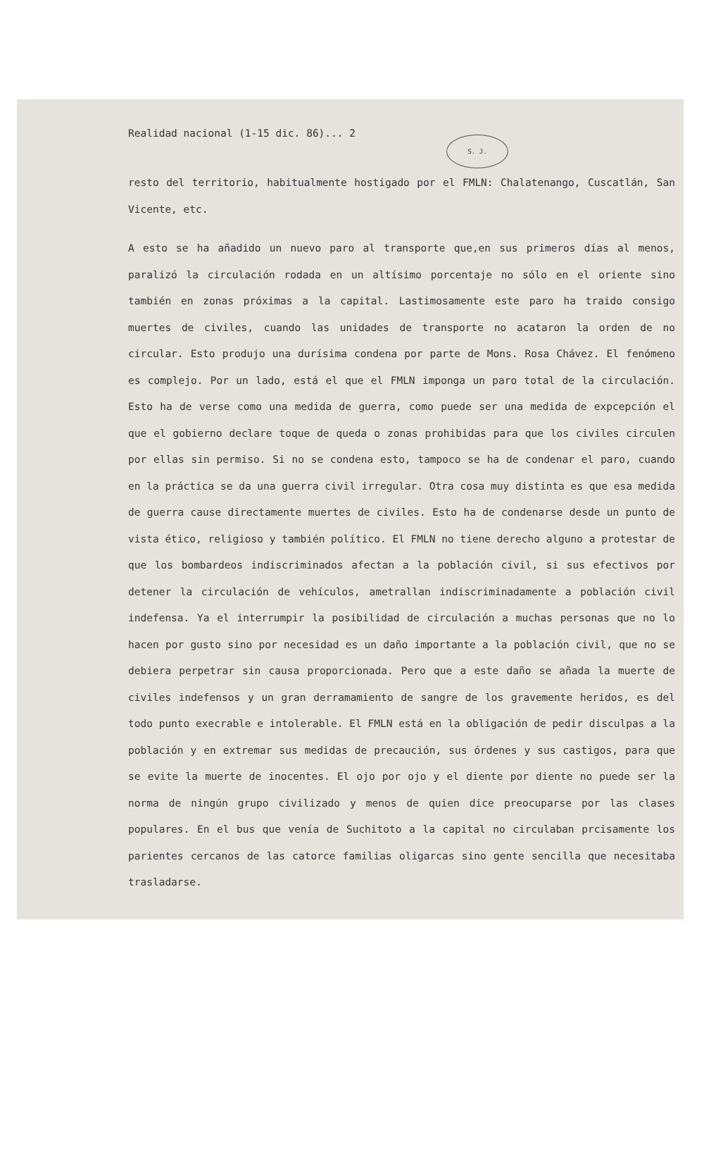Realidad nacional (1-15 dic. 86)... 2
S. J.
resto del territorio, habitualmente hostigado por el FMLN: Chalatenango, Cuscatlán, San Vicente, etc.
A esto se ha añadido un nuevo paro al transporte que,en sus primeros días al menos, paralizó la circulación rodada en un altísimo porcentaje no sólo en el oriente sino también en zonas próximas a la capital. Lastimosamente este paro ha traido consigo muertes de civiles, cuando las unidades de transporte no acataron la orden de no circular. Esto produjo una durísima condena por parte de Mons. Rosa Chávez. El fenómeno es complejo. Por un lado, está el que el FMLN imponga un paro total de la circulación. Esto ha de verse como una medida de guerra, como puede ser una medida de expcepción el que el gobierno declare toque de queda o zonas prohibidas para que los civiles circulen por ellas sin permiso. Si no se condena esto, tampoco se ha de condenar el paro, cuando en la práctica se da una guerra civil irregular. Otra cosa muy distinta es que esa medida de guerra cause directamente muertes de civiles. Esto ha de condenarse desde un punto de vista ético, religioso y también político. El FMLN no tiene derecho alguno a protestar de que los bombardeos indiscriminados afectan a la población civil, si sus efectivos por detener la circulación de vehículos, ametrallan indiscriminadamente a población civil indefensa. Ya el interrumpir la posibilidad de circulación a muchas personas que no lo hacen por gusto sino por necesidad es un daño importante a la población civil, que no se debiera perpetrar sin causa proporcionada. Pero que a este daño se añada la muerte de civiles indefensos y un gran derramamiento de sangre de los gravemente heridos, es del todo punto execrable e intolerable. El FMLN está en la obligación de pedir disculpas a la población y en extremar sus medidas de precaución, sus órdenes y sus castigos, para que se evite la muerte de inocentes. El ojo por ojo y el diente por diente no puede ser la norma de ningún grupo civilizado y menos de quien dice preocuparse por las clases populares. En el bus que venía de Suchitoto a la capital no circulaban prcisamente los parientes cercanos de las catorce familias oligarcas sino gente sencilla que necesitaba trasladarse.